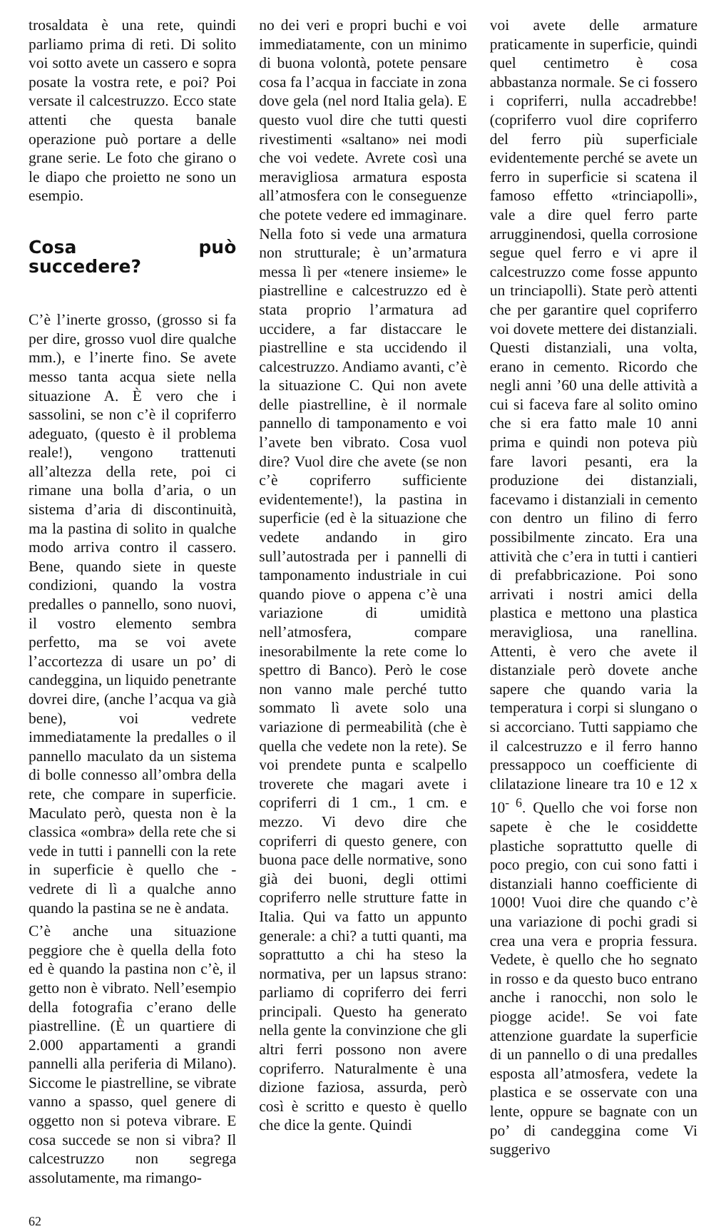trosaldata è una rete, quindi parliamo prima di reti. Di solito voi sotto avete un cassero e sopra posate la vostra rete, e poi? Poi versate il calcestruzzo. Ecco state attenti che questa banale operazione può portare a delle grane serie. Le foto che girano o le diapo che proietto ne sono un esempio.
Cosa può succedere?
C’è l’inerte grosso, (grosso si fa per dire, grosso vuol dire qualche mm.), e l’inerte fino. Se avete messo tanta acqua siete nella situazione A. È vero che i sassolini, se non c’è il copriferro adeguato, (questo è il problema reale!), vengono trattenuti all’altezza della rete, poi ci rimane una bolla d’aria, o un sistema d’aria di discontinuità, ma la pastina di solito in qualche modo arriva contro il cassero. Bene, quando siete in queste condizioni, quando la vostra predalles o pannello, sono nuovi, il vostro elemento sembra perfetto, ma se voi avete l’accortezza di usare un po’ di candeggina, un liquido penetrante dovrei dire, (anche l’acqua va già bene), voi vedrete immediatamente la predalles o il pannello maculato da un sistema di bolle connesso all’ombra della rete, che compare in superficie. Maculato però, questa non è la classica «ombra» della rete che si vede in tutti i pannelli con la rete in superficie è quello che - vedrete di lì a qualche anno quando la pastina se ne è andata.
C’è anche una situazione peggiore che è quella della foto ed è quando la pastina non c’è, il getto non è vibrato. Nell’esempio della fotografia c’erano delle piastrelline. (È un quartiere di 2.000 appartamenti a grandi pannelli alla periferia di Milano). Siccome le piastrelline, se vibrate vanno a spasso, quel genere di oggetto non si poteva vibrare. E cosa succede se non si vibra? Il calcestruzzo non segrega assolutamente, ma rimango-
no dei veri e propri buchi e voi immediatamente, con un minimo di buona volontà, potete pensare cosa fa l’acqua in facciate in zona dove gela (nel nord Italia gela). E questo vuol dire che tutti questi rivestimenti «saltano» nei modi che voi vedete. Avrete così una meravigliosa armatura esposta all’atmosfera con le conseguenze che potete vedere ed immaginare. Nella foto si vede una armatura non strutturale; è un’armatura messa lì per «tenere insieme» le piastrelline e calcestruzzo ed è stata proprio l’armatura ad uccidere, a far distaccare le piastrelline e sta uccidendo il calcestruzzo. Andiamo avanti, c’è la situazione C. Qui non avete delle piastrelline, è il normale pannello di tamponamento e voi l’avete ben vibrato. Cosa vuol dire? Vuol dire che avete (se non c’è copriferro sufficiente evidentemente!), la pastina in superficie (ed è la situazione che vedete andando in giro sull’autostrada per i pannelli di tamponamento industriale in cui quando piove o appena c’è una variazione di umidità nell’atmosfera, compare inesorabilmente la rete come lo spettro di Banco). Però le cose non vanno male perché tutto sommato lì avete solo una variazione di permeabilità (che è quella che vedete non la rete). Se voi prendete punta e scalpello troverete che magari avete i copriferri di 1 cm., 1 cm. e mezzo. Vi devo dire che copriferri di questo genere, con buona pace delle normative, sono già dei buoni, degli ottimi copriferro nelle strutture fatte in Italia. Qui va fatto un appunto generale: a chi? a tutti quanti, ma soprattutto a chi ha steso la normativa, per un lapsus strano: parliamo di copriferro dei ferri principali. Questo ha generato nella gente la convinzione che gli altri ferri possono non avere copriferro. Naturalmente è una dizione faziosa, assurda, però così è scritto e questo è quello che dice la gente. Quindi
voi avete delle armature praticamente in superficie, quindi quel centimetro è cosa abbastanza normale. Se ci fossero i copriferri, nulla accadrebbe! (copriferro vuol dire copriferro del ferro più superficiale evidentemente perché se avete un ferro in superficie si scatena il famoso effetto «trinciapolli», vale a dire quel ferro parte arrugginendosi, quella corrosione segue quel ferro e vi apre il calcestruzzo come fosse appunto un trinciapolli). State però attenti che per garantire quel copriferro voi dovete mettere dei distanziali. Questi distanziali, una volta, erano in cemento. Ricordo che negli anni ’60 una delle attività a cui si faceva fare al solito omino che si era fatto male 10 anni prima e quindi non poteva più fare lavori pesanti, era la produzione dei distanziali, facevamo i distanziali in cemento con dentro un filino di ferro possibilmente zincato. Era una attività che c’era in tutti i cantieri di prefabbricazione. Poi sono arrivati i nostri amici della plastica e mettono una plastica meravigliosa, una ranellina. Attenti, è vero che avete il distanziale però dovete anche sapere che quando varia la temperatura i corpi si slungano o si accorciano. Tutti sappiamo che il calcestruzzo e il ferro hanno pressappoco un coefficiente di clilatazione lineare tra 10 e 12 x 10<sup>- 6</sup>. Quello che voi forse non sapete è che le cosiddette plastiche soprattutto quelle di poco pregio, con cui sono fatti i distanziali hanno coefficiente di 1000! Vuoi dire che quando c’è una variazione di pochi gradi si crea una vera e propria fessura. Vedete, è quello che ho segnato in rosso e da questo buco entrano anche i ranocchi, non solo le piogge acide!. Se voi fate attenzione guardate la superficie di un pannello o di una predalles esposta all’atmosfera, vedete la plastica e se osservate con una lente, oppure se bagnate con un po’ di candeggina come Vi suggerivo
62